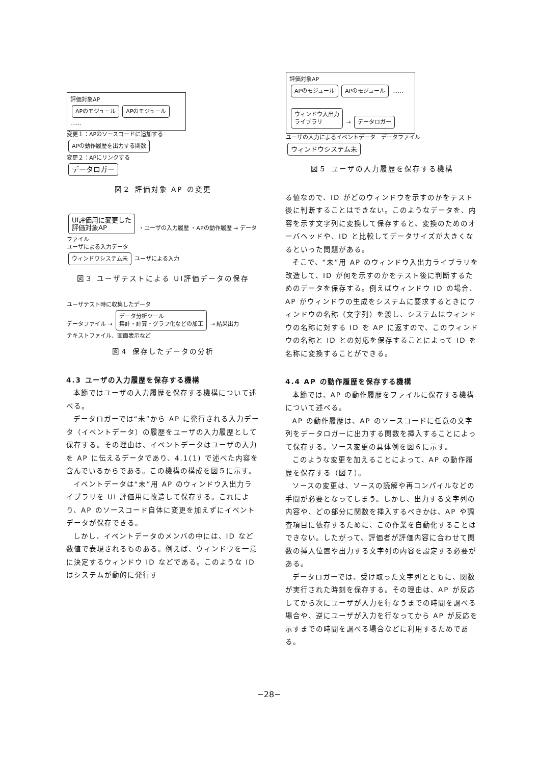評価対象AP
APのモジュール APのモジュール ……
変更１：APのソースコードに追加する
APの動作履歴を出力する関数
変更２：APにリンクする
データロガー
図２ 評価対象 AP の変更
UI評価用に変更した
評価対象AP ・ユーザの入力履歴 ・APの動作履歴 → データファイル
ユーザによる入力データ
ウィンドウシステム未 ユーザによる入力
図３ ユーザテストによる UI評価データの保存
ユーザテスト時に収集したデータ
データファイル → データ分析ツール
集計・計算・グラフ化などの加工 → 結果出力
テキストファイル、画面表示など
図４ 保存したデータの分析
4.3 ユーザの入力履歴を保存する機構
本節ではユーザの入力履歴を保存する機構について述べる。
データロガーでは“未”から AP に発行される入力データ（イベントデータ）の履歴をユーザの入力履歴として保存する。その理由は、イベントデータはユーザの入力を AP に伝えるデータであり、4.1(1) で述べた内容を含んでいるからである。この機構の構成を図５に示す。
イベントデータは“未”用 AP のウィンドウ入出力ライブラリを UI 評価用に改造して保存する。これにより、AP のソースコード自体に変更を加えずにイベントデータが保存できる。
しかし、イベントデータのメンバの中には、ID など数値で表現されるものある。例えば、ウィンドウを一意に決定するウィンドウ ID などである。このような ID はシステムが動的に発行す
評価対象AP
APのモジュール APのモジュール ……
ウィンドウ入出力
ライブラリ → データロガー
ユーザの入力によるイベントデータ　データファイル
ウィンドウシステム未
図５ ユーザの入力履歴を保存する機構
る値なので、ID がどのウィンドウを示すのかをテスト後に判断することはできない。このようなデータを、内容を示す文字列に変換して保存すると、変換のためのオーバヘッドや、ID と比較してデータサイズが大きくなるといった問題がある。
そこで、“未”用 AP のウィンドウ入出力ライブラリを改造して、ID が何を示すのかをテスト後に判断するためのデータを保存する。例えばウィンドウ ID の場合、AP がウィンドウの生成をシステムに要求するときにウィンドウの名称（文字列）を渡し、システムはウィンドウの名称に対する ID を AP に返すので、このウィンドウの名称と ID との対応を保存することによって ID を名称に変換することができる。
4.4 AP の動作履歴を保存する機構
本節では、AP の動作履歴をファイルに保存する機構について述べる。
AP の動作履歴は、AP のソースコードに任意の文字列をデータロガーに出力する関数を挿入することによって保存する。ソース変更の具体例を図６に示す。
このような変更を加えることによって、AP の動作履歴を保存する（図７）。
ソースの変更は、ソースの読解や再コンパイルなどの手間が必要となってしまう。しかし、出力する文字列の内容や、どの部分に関数を挿入するべきかは、AP や調査項目に依存するために、この作業を自動化することはできない。したがって、評価者が評価内容に合わせて関数の挿入位置や出力する文字列の内容を設定する必要がある。
データロガーでは、受け取った文字列とともに、関数が実行された時刻を保存する。その理由は、AP が反応してから次にユーザが入力を行なうまでの時間を調べる場合や、逆にユーザが入力を行なってから AP が反応を示すまでの時間を調べる場合などに利用するためである。
−28−